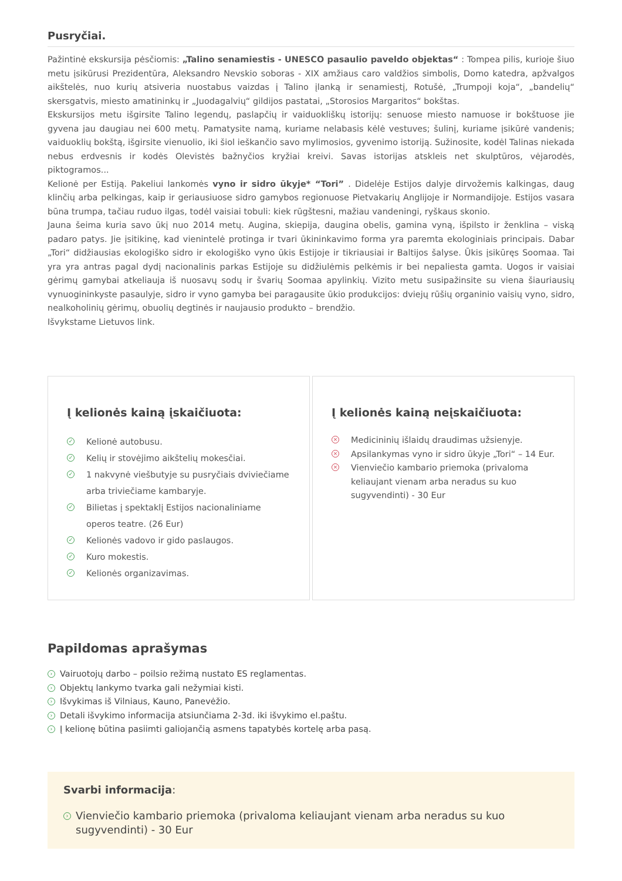Pusryčiai.
Pažintinė ekskursija pėsčiomis: „Talino senamiestis - UNESCO pasaulio paveldo objektas“ : Tompea pilis, kurioje šiuo metu įsikūrusi Prezidentūra, Aleksandro Nevskio soboras - XIX amžiaus caro valdžios simbolis, Domo katedra, apžvalgos aikštelės, nuo kurių atsiveria nuostabus vaizdas į Talino įlanką ir senamiestį, Rotušė, „Trumpoji koja“, „bandelių“ skersgatvis, miesto amatininkų ir „Juodagalvių“ gildijos pastatai, „Storosios Margaritos“ bokštas.
Ekskursijos metu išgirsite Talino legendų, paslapčių ir vaiduokliškų istorijų: senuose miesto namuose ir bokštuose jie gyvena jau daugiau nei 600 metų. Pamatysite namą, kuriame nelabasis kėlė vestuves; šulinį, kuriame įsikūrė vandenis; vaiduoklių bokštą, išgirsite vienuolio, iki šiol ieškančio savo mylimosios, gyvenimo istoriją. Sužinosite, kodėl Talinas niekada nebus erdvesnis ir kodės Olevistės bažnyčios kryžiai kreivi. Savas istorijas atskleis net skulptūros, vėjarodės, piktogramos...
Kelionė per Estiją. Pakeliui lankomės vyno ir sidro ūkyje* “Tori” . Didelėje Estijos dalyje dirvožemis kalkingas, daug klinčių arba pelkingas, kaip ir geriausiuose sidro gamybos regionuose Pietvakarių Anglijoje ir Normandijoje. Estijos vasara būna trumpa, tačiau ruduo ilgas, todėl vaisiai tobuli: kiek rūgštesni, mažiau vandeningi, ryškaus skonio.
Jauna šeima kuria savo ūkį nuo 2014 metų. Augina, skiepija, daugina obelis, gamina vyną, išpilsto ir ženklina – viską padaro patys. Jie įsitikinę, kad vienintelė protinga ir tvari ūkininkavimo forma yra paremta ekologiniais principais. Dabar „Tori“ didžiausias ekologiško sidro ir ekologiško vyno ūkis Estijoje ir tikriausiai ir Baltijos šalyse. Ūkis įsikūręs Soomaa. Tai yra yra antras pagal dydį nacionalinis parkas Estijoje su didžiulėmis pelkėmis ir bei nepaliesta gamta. Uogos ir vaisiai gėrimų gamybai atkeliauja iš nuosavų sodų ir švarių Soomaa apylinkių. Vizito metu susipažinsite su viena šiauriausių vynuogininkyste pasaulyje, sidro ir vyno gamyba bei paragausite ūkio produkcijos: dviejų rūšių organinio vaisių vyno, sidro, nealkoholinių gėrimų, obuolių degtinės ir naujausio produkto – brendžio.
Išvykstame Lietuvos link.
Į kelionės kainą įskaičiuota:
✓ Kelionė autobusu.
✓ Kelių ir stovėjimo aikštelių mokesčiai.
✓ 1 nakvynė viešbutyje su pusryčiais dviviečiame arba triviečiame kambaryje.
✓ Bilietas į spektaklį Estijos nacionaliniame operos teatre. (26 Eur)
✓ Kelionės vadovo ir gido paslaugos.
✓ Kuro mokestis.
✓ Kelionės organizavimas.
Į kelionės kainą neįskaičiuota:
× Medicininių išlaidų draudimas užsienyje.
× Apsilankymas vyno ir sidro ūkyje „Tori“ – 14 Eur.
× Vienviečio kambario priemoka (privaloma keliaujant vienam arba neradus su kuo sugyvendinti) - 30 Eur
Papildomas aprašymas
› Vairuotojų darbo – poilsio režimą nustato ES reglamentas.
› Objektų lankymo tvarka gali nežymiai kisti.
› Išvykimas iš Vilniaus, Kauno, Panevėžio.
› Detali išvykimo informacija atsiunčiama 2-3d. iki išvykimo el.paštu.
› Į kelionę būtina pasiimti galiojančią asmens tapatybės kortelę arba pasą.
Svarbi informacija:
› Vienviečio kambario priemoka (privaloma keliaujant vienam arba neradus su kuo sugyvendinti) - 30 Eur